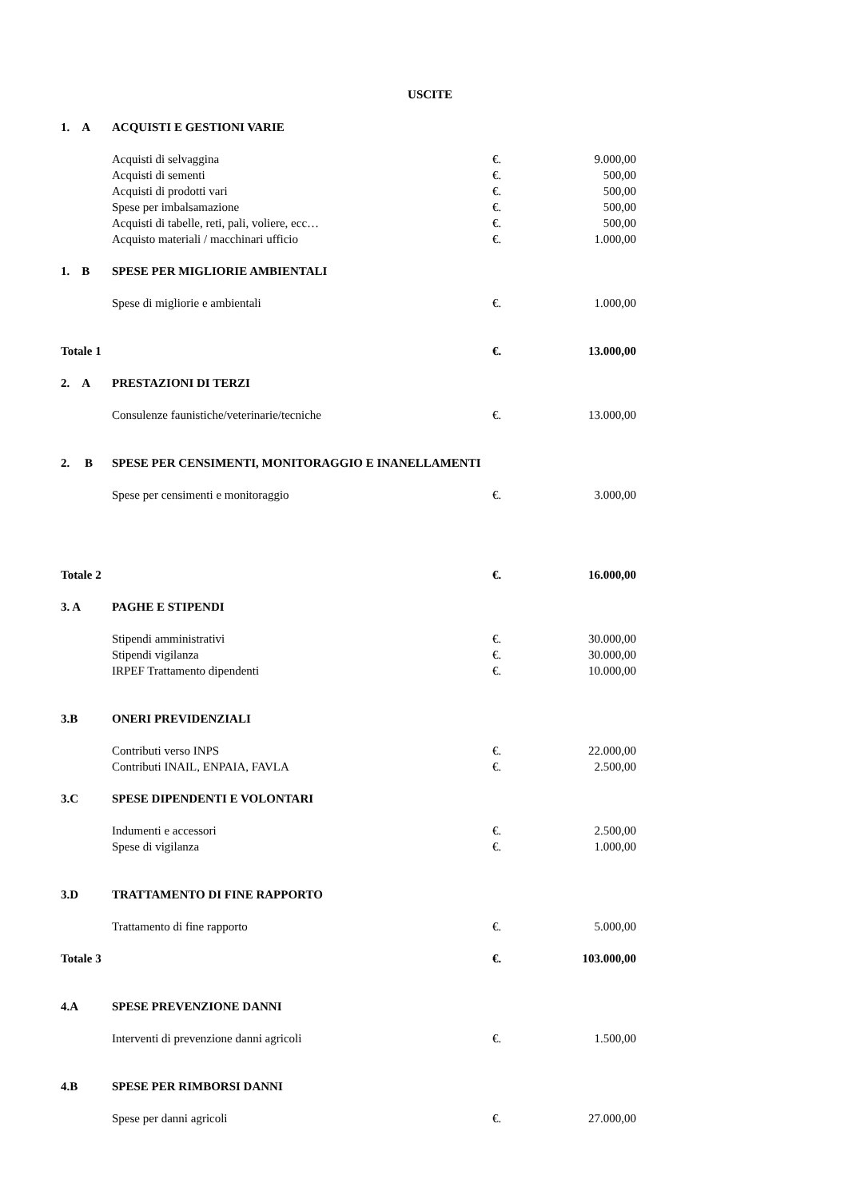USCITE
| 1. A | ACQUISTI E GESTIONI VARIE | | |
| | Acquisti di selvaggina | €. | 9.000,00 |
| | Acquisti di sementi | €. | 500,00 |
| | Acquisti di prodotti vari | €. | 500,00 |
| | Spese per imbalsamazione | €. | 500,00 |
| | Acquisti di tabelle, reti, pali, voliere, ecc… | €. | 500,00 |
| | Acquisto materiali / macchinari ufficio | €. | 1.000,00 |
| 1. B | SPESE PER MIGLIORIE AMBIENTALI | | |
| | Spese di migliorie e ambientali | €. | 1.000,00 |
| Totale 1 | | €. | 13.000,00 |
| 2. A | PRESTAZIONI DI TERZI | | |
| | Consulenze faunistiche/veterinarie/tecniche | €. | 13.000,00 |
| 2. B | SPESE PER CENSIMENTI, MONITORAGGIO E INANELLAMENTI | | |
| | Spese per censimenti e monitoraggio | €. | 3.000,00 |
| Totale 2 | | €. | 16.000,00 |
| 3. A | PAGHE E STIPENDI | | |
| | Stipendi amministrativi | €. | 30.000,00 |
| | Stipendi vigilanza | €. | 30.000,00 |
| | IRPEF Trattamento dipendenti | €. | 10.000,00 |
| 3.B | ONERI PREVIDENZIALI | | |
| | Contributi verso INPS | €. | 22.000,00 |
| | Contributi INAIL, ENPAIA, FAVLA | €. | 2.500,00 |
| 3.C | SPESE DIPENDENTI E VOLONTARI | | |
| | Indumenti e accessori | €. | 2.500,00 |
| | Spese di vigilanza | €. | 1.000,00 |
| 3.D | TRATTAMENTO DI FINE RAPPORTO | | |
| | Trattamento di fine rapporto | €. | 5.000,00 |
| Totale 3 | | €. | 103.000,00 |
| 4.A | SPESE PREVENZIONE DANNI | | |
| | Interventi di prevenzione danni agricoli | €. | 1.500,00 |
| 4.B | SPESE PER RIMBORSI DANNI | | |
| | Spese per danni agricoli | €. | 27.000,00 |